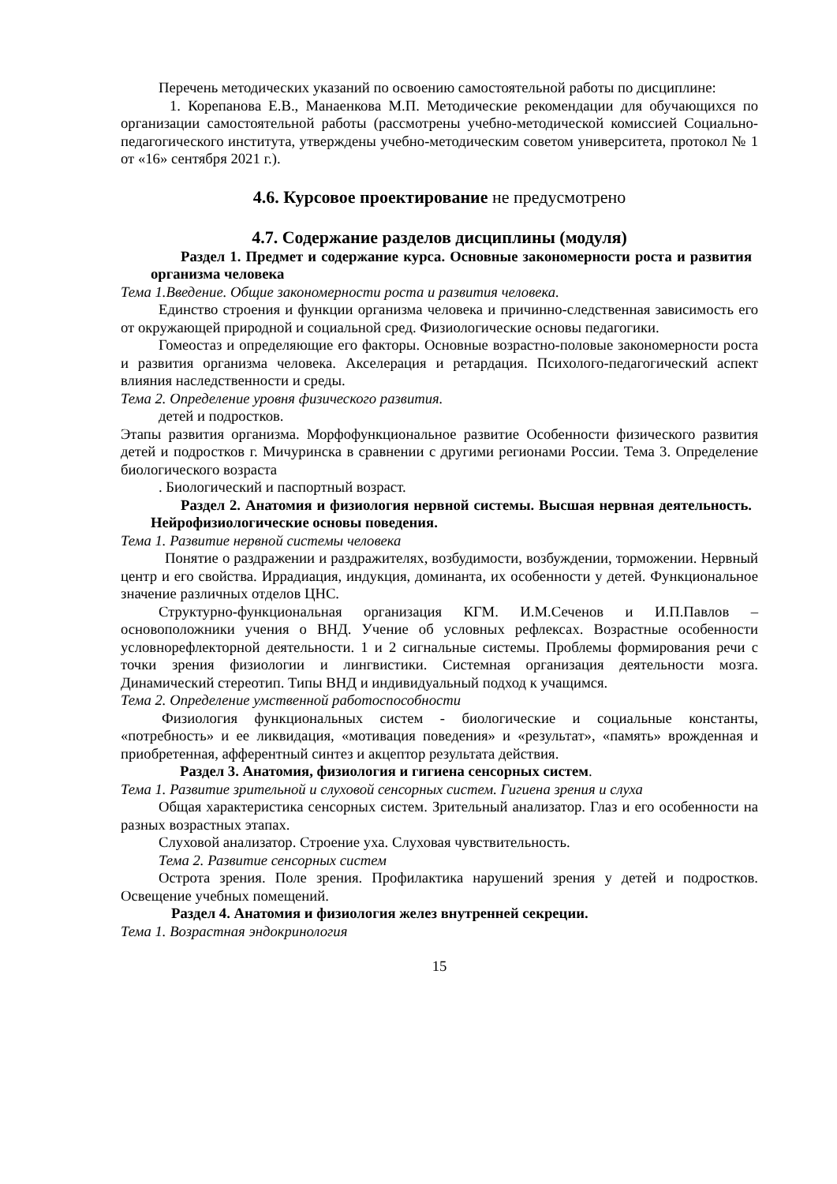Перечень методических указаний по освоению самостоятельной работы по дисциплине:
1. Корепанова Е.В., Манаенкова М.П. Методические рекомендации для обучающихся по организации самостоятельной работы (рассмотрены учебно-методической комиссией Социально-педагогического института, утверждены учебно-методическим советом университета, протокол № 1 от «16» сентября 2021 г.).
4.6. Курсовое проектирование не предусмотрено
4.7. Содержание разделов дисциплины (модуля)
Раздел 1. Предмет и содержание курса. Основные закономерности роста и развития организма человека
Тема 1.Введение. Общие закономерности роста и развития человека.
Единство строения и функции организма человека и причинно-следственная зависимость его от окружающей природной и социальной сред. Физиологические основы педагогики.
Гомеостаз и определяющие его факторы. Основные возрастно-половые закономерности роста и развития организма человека. Акселерация и ретардация. Психолого-педагогический аспект влияния наследственности и среды.
Тема 2. Определение уровня физического развития.
детей и подростков.
Этапы развития организма. Морфофункциональное развитие Особенности физического развития детей и подростков г. Мичуринска в сравнении с другими регионами России. Тема 3. Определение биологического возраста
. Биологический и паспортный возраст.
Раздел 2. Анатомия и физиология нервной системы. Высшая нервная деятельность. Нейрофизиологические основы поведения.
Тема 1. Развитие нервной системы человека
Понятие о раздражении и раздражителях, возбудимости, возбуждении, торможении. Нервный центр и его свойства. Иррадиация, индукция, доминанта, их особенности у детей. Функциональное значение различных отделов ЦНС.
Структурно-функциональная организация КГМ. И.М.Сеченов и И.П.Павлов – основоположники учения о ВНД. Учение об условных рефлексах. Возрастные особенности условнорефлекторной деятельности. 1 и 2 сигнальные системы. Проблемы формирования речи с точки зрения физиологии и лингвистики. Системная организация деятельности мозга. Динамический стереотип. Типы ВНД и индивидуальный подход к учащимся.
Тема 2. Определение умственной работоспособности
Физиология функциональных систем - биологические и социальные константы, «потребность» и ее ликвидация, «мотивация поведения» и «результат», «память» врожденная и приобретенная, афферентный синтез и акцептор результата действия.
Раздел 3. Анатомия, физиология и гигиена сенсорных систем.
Тема 1. Развитие зрительной и слуховой сенсорных систем. Гигиена зрения и слуха
Общая характеристика сенсорных систем. Зрительный анализатор. Глаз и его особенности на разных возрастных этапах.
Слуховой анализатор. Строение уха. Слуховая чувствительность.
Тема 2. Развитие сенсорных систем
Острота зрения. Поле зрения. Профилактика нарушений зрения у детей и подростков. Освещение учебных помещений.
Раздел 4. Анатомия и физиология желез внутренней секреции.
Тема 1. Возрастная эндокринология
15